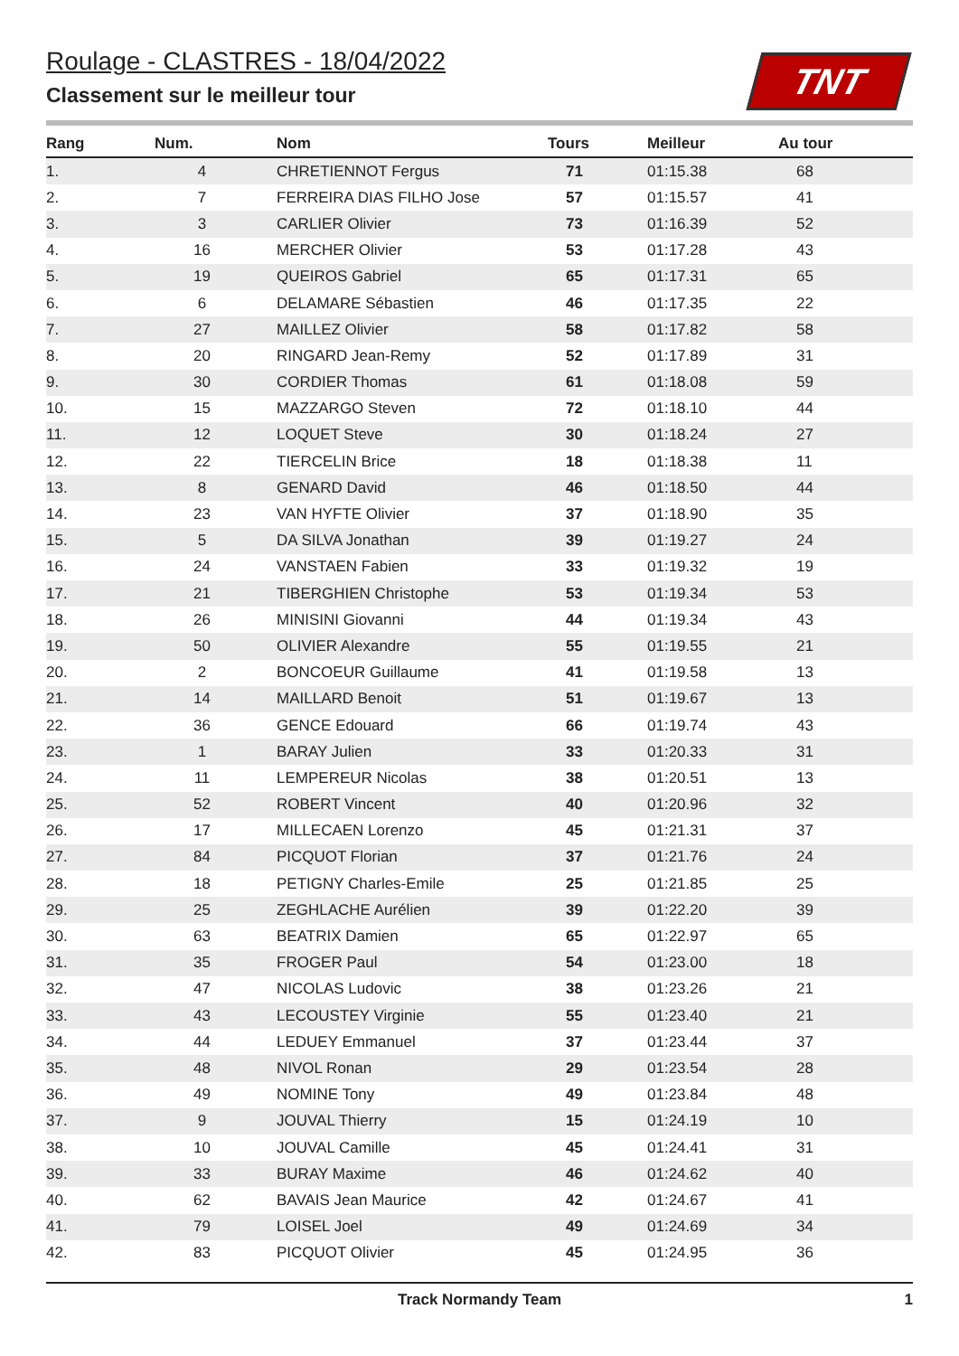TNT
Roulage - CLASTRES - 18/04/2022
Classement sur le meilleur tour
| Rang | Num. | Nom | Tours | Meilleur | Au tour |
| --- | --- | --- | --- | --- | --- |
| 1. | 4 | CHRETIENNOT Fergus | 71 | 01:15.38 | 68 |
| 2. | 7 | FERREIRA DIAS FILHO Jose | 57 | 01:15.57 | 41 |
| 3. | 3 | CARLIER Olivier | 73 | 01:16.39 | 52 |
| 4. | 16 | MERCHER Olivier | 53 | 01:17.28 | 43 |
| 5. | 19 | QUEIROS Gabriel | 65 | 01:17.31 | 65 |
| 6. | 6 | DELAMARE Sébastien | 46 | 01:17.35 | 22 |
| 7. | 27 | MAILLEZ Olivier | 58 | 01:17.82 | 58 |
| 8. | 20 | RINGARD Jean-Remy | 52 | 01:17.89 | 31 |
| 9. | 30 | CORDIER Thomas | 61 | 01:18.08 | 59 |
| 10. | 15 | MAZZARGO Steven | 72 | 01:18.10 | 44 |
| 11. | 12 | LOQUET Steve | 30 | 01:18.24 | 27 |
| 12. | 22 | TIERCELIN Brice | 18 | 01:18.38 | 11 |
| 13. | 8 | GENARD David | 46 | 01:18.50 | 44 |
| 14. | 23 | VAN HYFTE Olivier | 37 | 01:18.90 | 35 |
| 15. | 5 | DA SILVA Jonathan | 39 | 01:19.27 | 24 |
| 16. | 24 | VANSTAEN Fabien | 33 | 01:19.32 | 19 |
| 17. | 21 | TIBERGHIEN Christophe | 53 | 01:19.34 | 53 |
| 18. | 26 | MINISINI Giovanni | 44 | 01:19.34 | 43 |
| 19. | 50 | OLIVIER Alexandre | 55 | 01:19.55 | 21 |
| 20. | 2 | BONCOEUR Guillaume | 41 | 01:19.58 | 13 |
| 21. | 14 | MAILLARD Benoit | 51 | 01:19.67 | 13 |
| 22. | 36 | GENCE Edouard | 66 | 01:19.74 | 43 |
| 23. | 1 | BARAY Julien | 33 | 01:20.33 | 31 |
| 24. | 11 | LEMPEREUR Nicolas | 38 | 01:20.51 | 13 |
| 25. | 52 | ROBERT Vincent | 40 | 01:20.96 | 32 |
| 26. | 17 | MILLECAEN Lorenzo | 45 | 01:21.31 | 37 |
| 27. | 84 | PICQUOT Florian | 37 | 01:21.76 | 24 |
| 28. | 18 | PETIGNY Charles-Emile | 25 | 01:21.85 | 25 |
| 29. | 25 | ZEGHLACHE Aurélien | 39 | 01:22.20 | 39 |
| 30. | 63 | BEATRIX Damien | 65 | 01:22.97 | 65 |
| 31. | 35 | FROGER Paul | 54 | 01:23.00 | 18 |
| 32. | 47 | NICOLAS Ludovic | 38 | 01:23.26 | 21 |
| 33. | 43 | LECOUSTEY Virginie | 55 | 01:23.40 | 21 |
| 34. | 44 | LEDUEY Emmanuel | 37 | 01:23.44 | 37 |
| 35. | 48 | NIVOL Ronan | 29 | 01:23.54 | 28 |
| 36. | 49 | NOMINE Tony | 49 | 01:23.84 | 48 |
| 37. | 9 | JOUVAL Thierry | 15 | 01:24.19 | 10 |
| 38. | 10 | JOUVAL Camille | 45 | 01:24.41 | 31 |
| 39. | 33 | BURAY Maxime | 46 | 01:24.62 | 40 |
| 40. | 62 | BAVAIS Jean Maurice | 42 | 01:24.67 | 41 |
| 41. | 79 | LOISEL Joel | 49 | 01:24.69 | 34 |
| 42. | 83 | PICQUOT Olivier | 45 | 01:24.95 | 36 |
Track Normandy Team 1